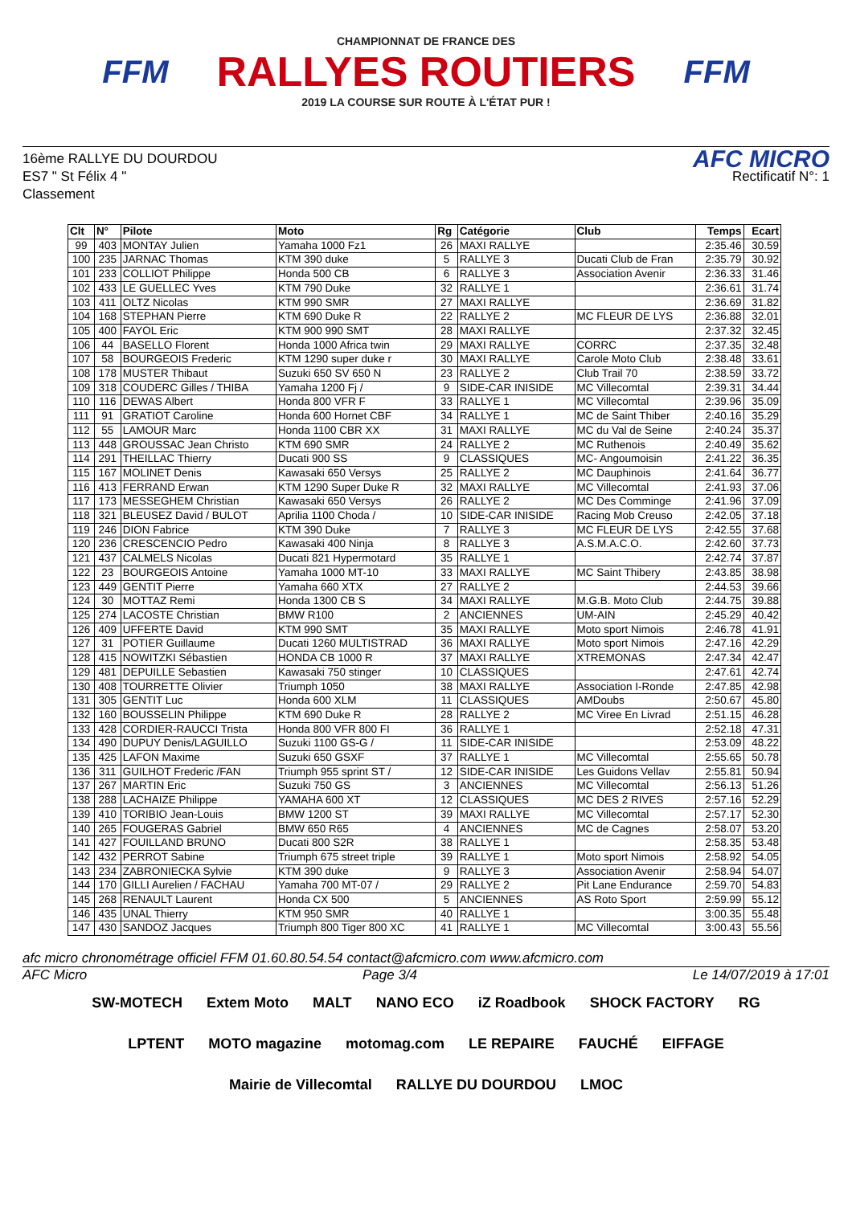FFM
CHAMPIONNAT DE FRANCE DES
RALLYES ROUTIERS
2019 LA COURSE SUR ROUTE À L'ÉTAT PUR !
FFM
16ème RALLYE DU DOURDOU
ES7 " St Félix 4 "
Classement
AFC MICRO
Rectificatif N°: 1
| Clt | N° | Pilote | Moto | Rg | Catégorie | Club | Temps | Ecart |
| --- | --- | --- | --- | --- | --- | --- | --- | --- |
| 99 | 403 | MONTAY Julien | Yamaha 1000 Fz1 | 26 | MAXI RALLYE | | 2:35.46 | 30.59 |
| 100 | 235 | JARNAC Thomas | KTM 390 duke | 5 | RALLYE 3 | Ducati Club de Fran | 2:35.79 | 30.92 |
| 101 | 233 | COLLIOT Philippe | Honda 500 CB | 6 | RALLYE 3 | Association Avenir | 2:36.33 | 31.46 |
| 102 | 433 | LE GUELLEC Yves | KTM 790 Duke | 32 | RALLYE 1 | | 2:36.61 | 31.74 |
| 103 | 411 | OLTZ Nicolas | KTM 990 SMR | 27 | MAXI RALLYE | | 2:36.69 | 31.82 |
| 104 | 168 | STEPHAN Pierre | KTM 690 Duke R | 22 | RALLYE 2 | MC FLEUR DE LYS | 2:36.88 | 32.01 |
| 105 | 400 | FAYOL Eric | KTM 900 990 SMT | 28 | MAXI RALLYE | | 2:37.32 | 32.45 |
| 106 | 44 | BASELLO Florent | Honda 1000 Africa twin | 29 | MAXI RALLYE | CORRC | 2:37.35 | 32.48 |
| 107 | 58 | BOURGEOIS Frederic | KTM 1290 super duke r | 30 | MAXI RALLYE | Carole Moto Club | 2:38.48 | 33.61 |
| 108 | 178 | MUSTER Thibaut | Suzuki 650 SV 650 N | 23 | RALLYE 2 | Club Trail 70 | 2:38.59 | 33.72 |
| 109 | 318 | COUDERC Gilles / THIBA | Yamaha 1200 Fj / | 9 | SIDE-CAR INISIDE | MC Villecomtal | 2:39.31 | 34.44 |
| 110 | 116 | DEWAS Albert | Honda 800 VFR F | 33 | RALLYE 1 | MC Villecomtal | 2:39.96 | 35.09 |
| 111 | 91 | GRATIOT Caroline | Honda 600 Hornet CBF | 34 | RALLYE 1 | MC de Saint Thiber | 2:40.16 | 35.29 |
| 112 | 55 | LAMOUR Marc | Honda 1100 CBR XX | 31 | MAXI RALLYE | MC du Val de Seine | 2:40.24 | 35.37 |
| 113 | 448 | GROUSSAC Jean Christo | KTM 690 SMR | 24 | RALLYE 2 | MC Ruthenois | 2:40.49 | 35.62 |
| 114 | 291 | THEILLAC Thierry | Ducati 900 SS | 9 | CLASSIQUES | MC- Angoumoisin | 2:41.22 | 36.35 |
| 115 | 167 | MOLINET Denis | Kawasaki 650 Versys | 25 | RALLYE 2 | MC Dauphinois | 2:41.64 | 36.77 |
| 116 | 413 | FERRAND Erwan | KTM 1290 Super Duke R | 32 | MAXI RALLYE | MC Villecomtal | 2:41.93 | 37.06 |
| 117 | 173 | MESSEGHEM Christian | Kawasaki 650 Versys | 26 | RALLYE 2 | MC Des Comminge | 2:41.96 | 37.09 |
| 118 | 321 | BLEUSEZ David / BULOT | Aprilia 1100 Choda / | 10 | SIDE-CAR INISIDE | Racing Mob Creuso | 2:42.05 | 37.18 |
| 119 | 246 | DION Fabrice | KTM 390 Duke | 7 | RALLYE 3 | MC FLEUR DE LYS | 2:42.55 | 37.68 |
| 120 | 236 | CRESCENCIO Pedro | Kawasaki 400 Ninja | 8 | RALLYE 3 | A.S.M.A.C.O. | 2:42.60 | 37.73 |
| 121 | 437 | CALMELS Nicolas | Ducati 821 Hypermotard | 35 | RALLYE 1 | | 2:42.74 | 37.87 |
| 122 | 23 | BOURGEOIS Antoine | Yamaha 1000 MT-10 | 33 | MAXI RALLYE | MC Saint Thibery | 2:43.85 | 38.98 |
| 123 | 449 | GENTIT Pierre | Yamaha 660 XTX | 27 | RALLYE 2 | | 2:44.53 | 39.66 |
| 124 | 30 | MOTTAZ Remi | Honda 1300 CB S | 34 | MAXI RALLYE | M.G.B. Moto Club | 2:44.75 | 39.88 |
| 125 | 274 | LACOSTE Christian | BMW R100 | 2 | ANCIENNES | UM-AIN | 2:45.29 | 40.42 |
| 126 | 409 | UFFERTE David | KTM 990 SMT | 35 | MAXI RALLYE | Moto sport Nimois | 2:46.78 | 41.91 |
| 127 | 31 | POTIER Guillaume | Ducati 1260 MULTISTRAD | 36 | MAXI RALLYE | Moto sport Nimois | 2:47.16 | 42.29 |
| 128 | 415 | NOWITZKI Sébastien | HONDA CB 1000 R | 37 | MAXI RALLYE | XTREMONAS | 2:47.34 | 42.47 |
| 129 | 481 | DEPUILLE Sebastien | Kawasaki 750 stinger | 10 | CLASSIQUES | | 2:47.61 | 42.74 |
| 130 | 408 | TOURRETTE Olivier | Triumph 1050 | 38 | MAXI RALLYE | Association I-Ronde | 2:47.85 | 42.98 |
| 131 | 305 | GENTIT Luc | Honda 600 XLM | 11 | CLASSIQUES | AMDoubs | 2:50.67 | 45.80 |
| 132 | 160 | BOUSSELIN Philippe | KTM 690 Duke R | 28 | RALLYE 2 | MC Viree En Livrad | 2:51.15 | 46.28 |
| 133 | 428 | CORDIER-RAUCCI Trista | Honda 800 VFR 800 FI | 36 | RALLYE 1 | | 2:52.18 | 47.31 |
| 134 | 490 | DUPUY Denis/LAGUILLO | Suzuki 1100 GS-G / | 11 | SIDE-CAR INISIDE | | 2:53.09 | 48.22 |
| 135 | 425 | LAFON Maxime | Suzuki 650 GSXF | 37 | RALLYE 1 | MC Villecomtal | 2:55.65 | 50.78 |
| 136 | 311 | GUILHOT Frederic /FAN | Triumph 955 sprint ST / | 12 | SIDE-CAR INISIDE | Les Guidons Vellav | 2:55.81 | 50.94 |
| 137 | 267 | MARTIN Eric | Suzuki 750 GS | 3 | ANCIENNES | MC Villecomtal | 2:56.13 | 51.26 |
| 138 | 288 | LACHAIZE Philippe | YAMAHA 600 XT | 12 | CLASSIQUES | MC DES 2 RIVES | 2:57.16 | 52.29 |
| 139 | 410 | TORIBIO Jean-Louis | BMW 1200 ST | 39 | MAXI RALLYE | MC Villecomtal | 2:57.17 | 52.30 |
| 140 | 265 | FOUGERAS Gabriel | BMW 650 R65 | 4 | ANCIENNES | MC de Cagnes | 2:58.07 | 53.20 |
| 141 | 427 | FOUILLAND BRUNO | Ducati 800 S2R | 38 | RALLYE 1 | | 2:58.35 | 53.48 |
| 142 | 432 | PERROT Sabine | Triumph 675 street triple | 39 | RALLYE 1 | Moto sport Nimois | 2:58.92 | 54.05 |
| 143 | 234 | ZABRONIECKA Sylvie | KTM 390 duke | 9 | RALLYE 3 | Association Avenir | 2:58.94 | 54.07 |
| 144 | 170 | GILLI Aurelien / FACHAU | Yamaha 700 MT-07 / | 29 | RALLYE 2 | Pit Lane Endurance | 2:59.70 | 54.83 |
| 145 | 268 | RENAULT Laurent | Honda CX 500 | 5 | ANCIENNES | AS Roto Sport | 2:59.99 | 55.12 |
| 146 | 435 | UNAL Thierry | KTM 950 SMR | 40 | RALLYE 1 | | 3:00.35 | 55.48 |
| 147 | 430 | SANDOZ Jacques | Triumph 800 Tiger 800 XC | 41 | RALLYE 1 | MC Villecomtal | 3:00.43 | 55.56 |
afc micro chronométrage officiel FFM 01.60.80.54.54 contact@afcmicro.com www.afcmicro.com
AFC Micro Page 3/4 Le 14/07/2019 à 17:01
SW-MOTECH Extem Moto MALT NANO ECO iZ Roadbook SHOCK FACTORY RG LPTENT MOTO magazine motomag.com LE REPAIRE FAUCHÉ EIFFAGE Mairie de Villecomtal RALLYE DU DOURDOU LMOC